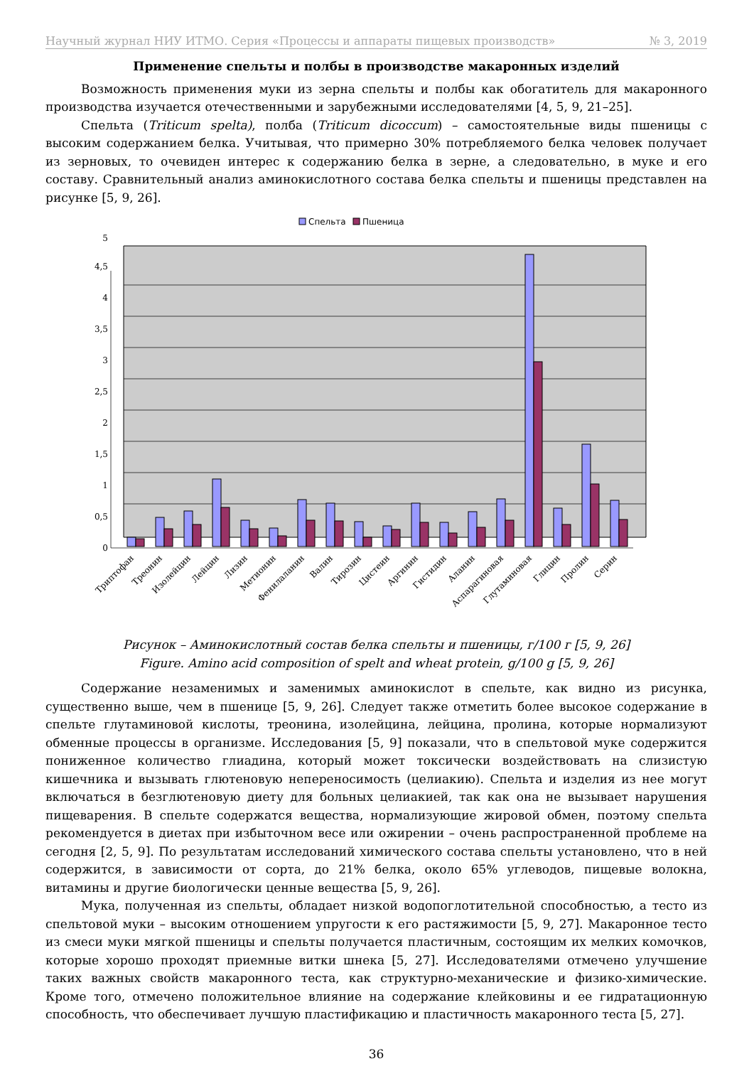Научный журнал НИУ ИТМО. Серия «Процессы и аппараты пищевых производств» № 3, 2019
Применение спельты и полбы в производстве макаронных изделий
Возможность применения муки из зерна спельты и полбы как обогатитель для макаронного производства изучается отечественными и зарубежными исследователями [4, 5, 9, 21–25].
Спельта (Triticum spelta), полба (Triticum dicoccum) – самостоятельные виды пшеницы с высоким содержанием белка. Учитывая, что примерно 30% потребляемого белка человек получает из зерновых, то очевиден интерес к содержанию белка в зерне, а следовательно, в муке и его составу. Сравнительный анализ аминокислотного состава белка спельты и пшеницы представлен на рисунке [5, 9, 26].
Спельта
Пшеница
0
0,5
1
1,5
2
2,5
3
3,5
4
4,5
5
Триптофан
Треонин
Изолейцин
Лейцин
Лизин
Метионин
Фенилаланин
Валин
Тирозин
Цистеин
Аргинин
Гистидин
Аланин
Аспарагиновая
Глутаминовая
Глицин
Пролин
Серин
Рисунок – Аминокислотный состав белка спельты и пшеницы, г/100 г [5, 9, 26]
Figure. Amino acid composition of spelt and wheat protein, g/100 g [5, 9, 26]
Содержание незаменимых и заменимых аминокислот в спельте, как видно из рисунка, существенно выше, чем в пшенице [5, 9, 26]. Следует также отметить более высокое содержание в спельте глутаминовой кислоты, треонина, изолейцина, лейцина, пролина, которые нормализуют обменные процессы в организме. Исследования [5, 9] показали, что в спельтовой муке содержится пониженное количество глиадина, который может токсически воздействовать на слизистую кишечника и вызывать глютеновую непереносимость (целиакию). Спельта и изделия из нее могут включаться в безглютеновую диету для больных целиакией, так как она не вызывает нарушения пищеварения. В спельте содержатся вещества, нормализующие жировой обмен, поэтому спельта рекомендуется в диетах при избыточном весе или ожирении – очень распространенной проблеме на сегодня [2, 5, 9]. По результатам исследований химического состава спельты установлено, что в ней содержится, в зависимости от сорта, до 21% белка, около 65% углеводов, пищевые волокна, витамины и другие биологически ценные вещества [5, 9, 26].
Мука, полученная из спельты, обладает низкой водопоглотительной способностью, а тесто из спельтовой муки – высоким отношением упругости к его растяжимости [5, 9, 27]. Макаронное тесто из смеси муки мягкой пшеницы и спельты получается пластичным, состоящим их мелких комочков, которые хорошо проходят приемные витки шнека [5, 27]. Исследователями отмечено улучшение таких важных свойств макаронного теста, как структурно-механические и физико-химические. Кроме того, отмечено положительное влияние на содержание клейковины и ее гидратационную способность, что обеспечивает лучшую пластификацию и пластичность макаронного теста [5, 27].
36